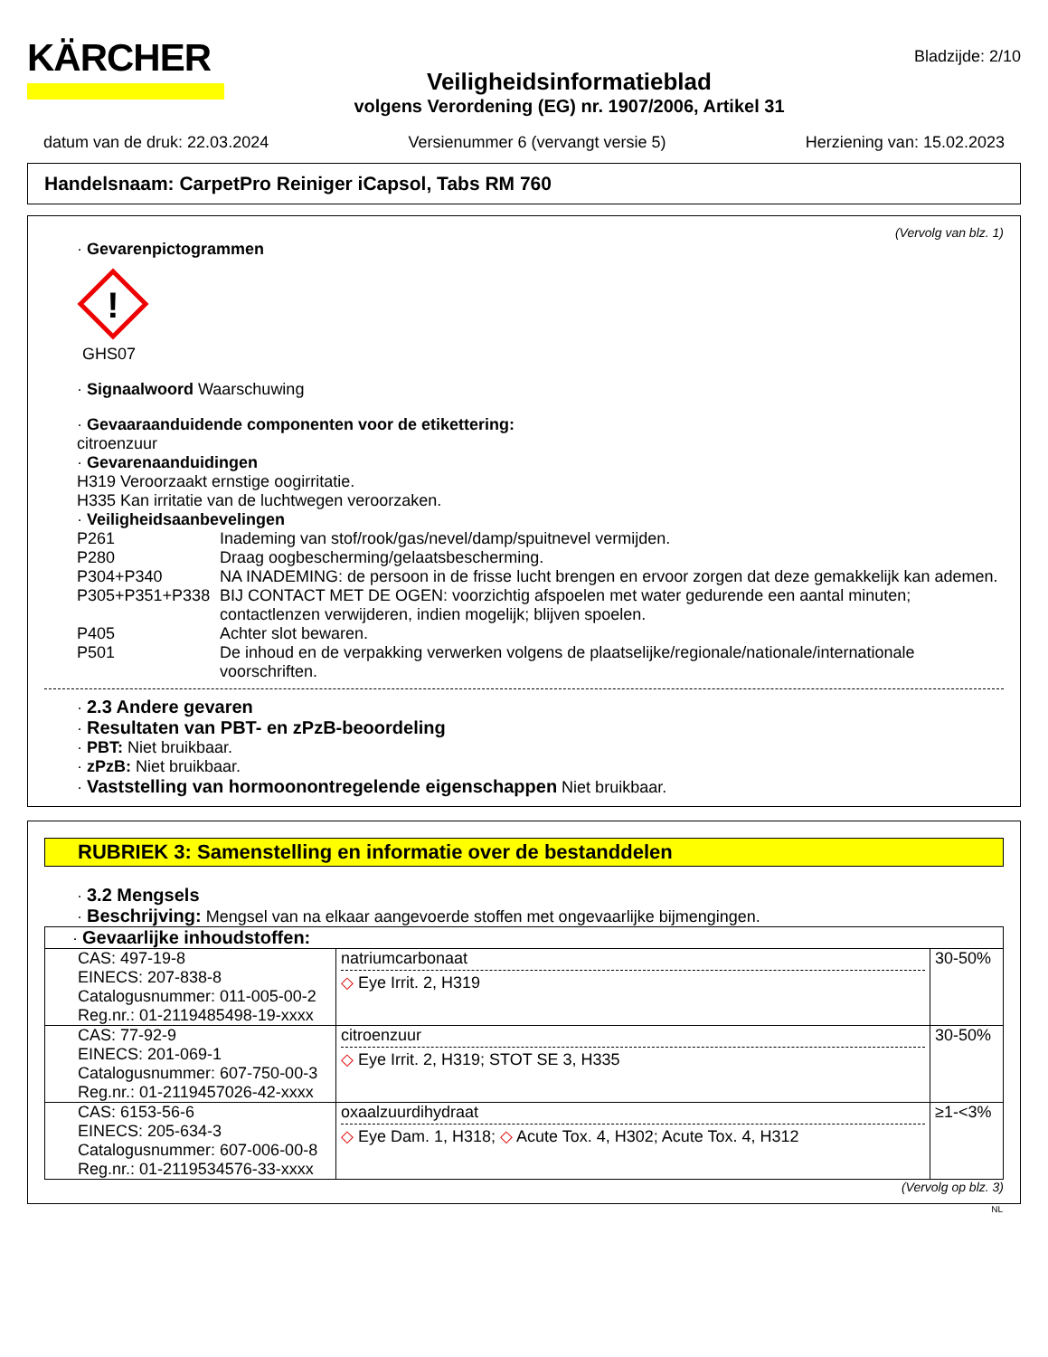KÄRCHER
Veiligheidsinformatieblad
volgens Verordening (EG) nr. 1907/2006, Artikel 31
Bladzijde: 2/10
datum van de druk: 22.03.2024 Versienummer 6 (vervangt versie 5) Herziening van: 15.02.2023
Handelsnaam: CarpetPro Reiniger iCapsol, Tabs RM 760
(Vervolg van blz. 1)
· Gevarenpictogrammen
!
GHS07
· Signaalwoord Waarschuwing
· Gevaaraanduidende componenten voor de etikettering:
citroenzuur
· Gevarenaanduidingen
H319 Veroorzaakt ernstige oogirritatie.
H335 Kan irritatie van de luchtwegen veroorzaken.
· Veiligheidsaanbevelingen
P261 Inademing van stof/rook/gas/nevel/damp/spuitnevel vermijden.
P280 Draag oogbescherming/gelaatsbescherming.
P304+P340 NA INADEMING: de persoon in de frisse lucht brengen en ervoor zorgen dat deze gemakkelijk kan ademen.
P305+P351+P338 BIJ CONTACT MET DE OGEN: voorzichtig afspoelen met water gedurende een aantal minuten; contactlenzen verwijderen, indien mogelijk; blijven spoelen.
P405 Achter slot bewaren.
P501 De inhoud en de verpakking verwerken volgens de plaatselijke/regionale/nationale/internationale voorschriften.
· 2.3 Andere gevaren
· Resultaten van PBT- en zPzB-beoordeling
· PBT: Niet bruikbaar.
· zPzB: Niet bruikbaar.
· Vaststelling van hormoonontregelende eigenschappen Niet bruikbaar.
RUBRIEK 3: Samenstelling en informatie over de bestanddelen
· 3.2 Mengsels
· Beschrijving: Mengsel van na elkaar aangevoerde stoffen met ongevaarlijke bijmengingen.
| · Gevaarlijke inhoudstoffen: | | |
| CAS: 497-19-8 EINECS: 207-838-8 Catalogusnummer: 011-005-00-2 Reg.nr.: 01-2119485498-19-xxxx | natriumcarbonaat ◇ Eye Irrit. 2, H319 | 30-50% |
| CAS: 77-92-9 EINECS: 201-069-1 Catalogusnummer: 607-750-00-3 Reg.nr.: 01-2119457026-42-xxxx | citroenzuur ◇ Eye Irrit. 2, H319; STOT SE 3, H335 | 30-50% |
| CAS: 6153-56-6 EINECS: 205-634-3 Catalogusnummer: 607-006-00-8 Reg.nr.: 01-2119534576-33-xxxx | oxaalzuurdihydraat ◇ Eye Dam. 1, H318; ◇ Acute Tox. 4, H302; Acute Tox. 4, H312 | ≥1-<3% |
(Vervolg op blz. 3)
NL